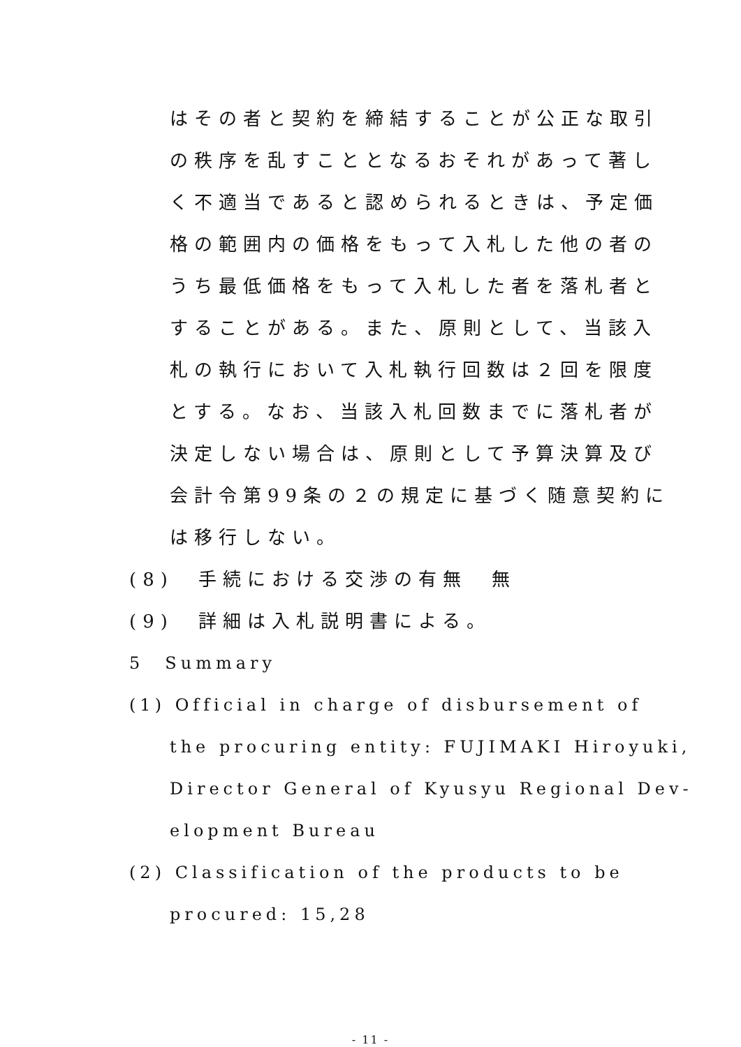はその者と契約を締結することが公正な取引
の秩序を乱すこととなるおそれがあって著し
く不適当であると認められるときは、予定価
格の範囲内の価格をもって入札した他の者の
うち最低価格をもって入札した者を落札者と
することがある。また、原則として、当該入
札の執行において入札執行回数は２回を限度
とする。なお、当該入札回数までに落札者が
決定しない場合は、原則として予算決算及び
会計令第99条の２の規定に基づく随意契約に
は移行しない。
(8)　手続における交渉の有無　無
(9)　詳細は入札説明書による。
5　Summary
(1) Official in charge of disbursement of
the procuring entity: FUJIMAKI Hiroyuki,
Director General of Kyusyu Regional Dev-
elopment Bureau
(2) Classification of the products to be
procured: 15,28
- 11 -